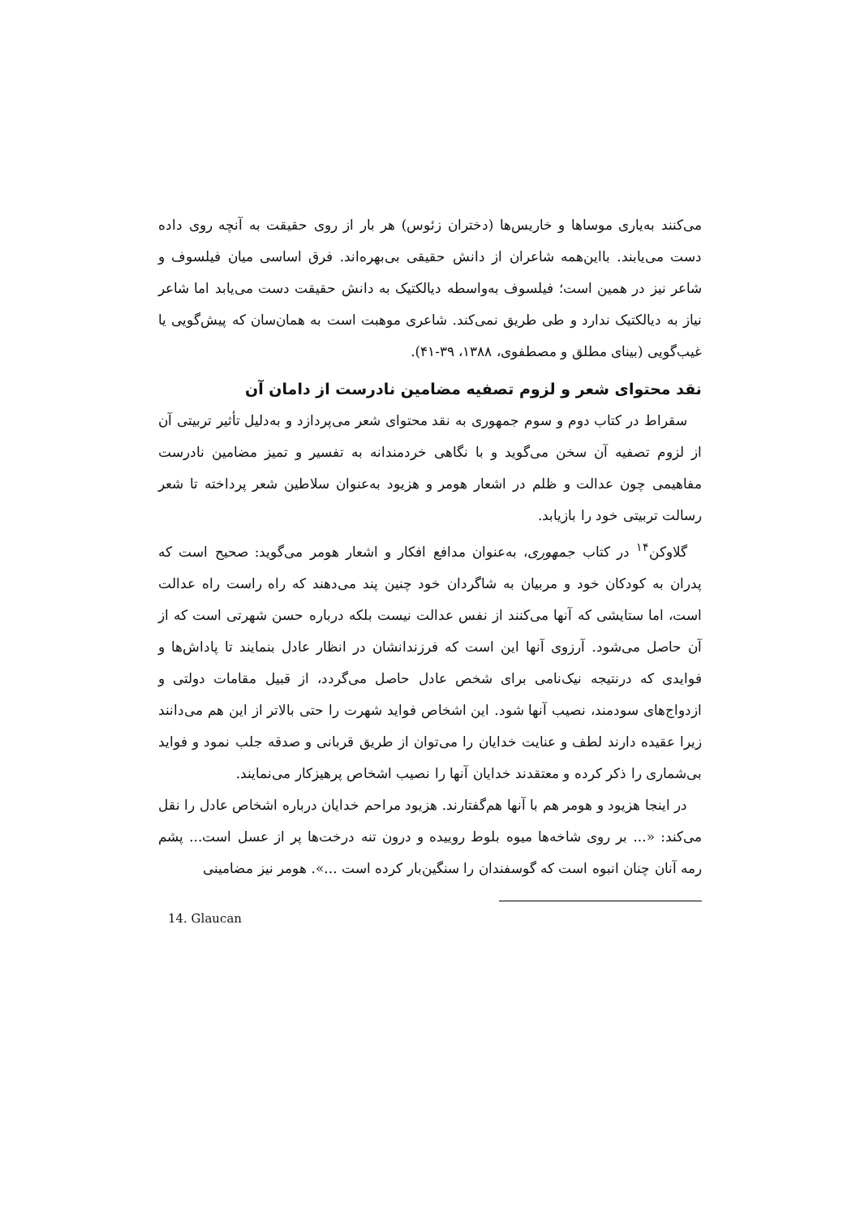می‌کنند به‌یاری موساها و خاریس‌ها (دختران زئوس) هر بار از روی حقیقت به آنچه روی داده دست می‌یابند. بااین‌همه شاعران از دانش حقیقی بی‌بهره‌اند. فرق اساسی میان فیلسوف و شاعر نیز در همین است؛ فیلسوف به‌واسطه دیالکتیک به دانش حقیقت دست می‌یابد اما شاعر نیاز به دیالکتیک ندارد و طی طریق نمی‌کند. شاعری موهبت است به همان‌سان که پیش‌گویی یا غیب‌گویی (بینای مطلق و مصطفوی، ۱۳۸۸، ۳۹-۴۱).
نقد محتوای شعر و لزوم تصفیه مضامین نادرست از دامان آن
سقراط در کتاب دوم و سوم جمهوری به نقد محتوای شعر می‌پردازد و به‌دلیل تأثیر تربیتی آن از لزوم تصفیه آن سخن می‌گوید و با نگاهی خردمندانه به تفسیر و تمیز مضامین نادرست مفاهیمی چون عدالت و ظلم در اشعار هومر و هزیود به‌عنوان سلاطین شعر پرداخته تا شعر رسالت تربیتی خود را بازیابد.
گلاوکن<sup>۱۴</sup> در کتاب جمهوری، به‌عنوان مدافع افکار و اشعار هومر می‌گوید: صحیح است که پدران به کودکان خود و مربیان به شاگردان خود چنین پند می‌دهند که راه راست راه عدالت است، اما ستایشی که آنها می‌کنند از نفس عدالت نیست بلکه درباره حسن شهرتی است که از آن حاصل می‌شود. آرزوی آنها این است که فرزندانشان در انظار عادل بنمایند تا پاداش‌ها و فوایدی که درنتیجه نیک‌نامی برای شخص عادل حاصل می‌گردد، از قبیل مقامات دولتی و ازدواج‌های سودمند، نصیب آنها شود. این اشخاص فواید شهرت را حتی بالاتر از این هم می‌دانند زیرا عقیده دارند لطف و عنایت خدایان را می‌توان از طریق قربانی و صدقه جلب نمود و فواید بی‌شماری را ذکر کرده و معتقدند خدایان آنها را نصیب اشخاص پرهیزکار می‌نمایند.
در اینجا هزیود و هومر هم با آنها هم‌گفتارند. هزیود مراحم خدایان درباره اشخاص عادل را نقل می‌کند: «... بر روی شاخه‌ها میوه بلوط روییده و درون تنه درخت‌ها پر از عسل است... پشم رمه آنان چنان انبوه است که گوسفندان را سنگین‌بار کرده است ...». هومر نیز مضامینی
14. Glaucan